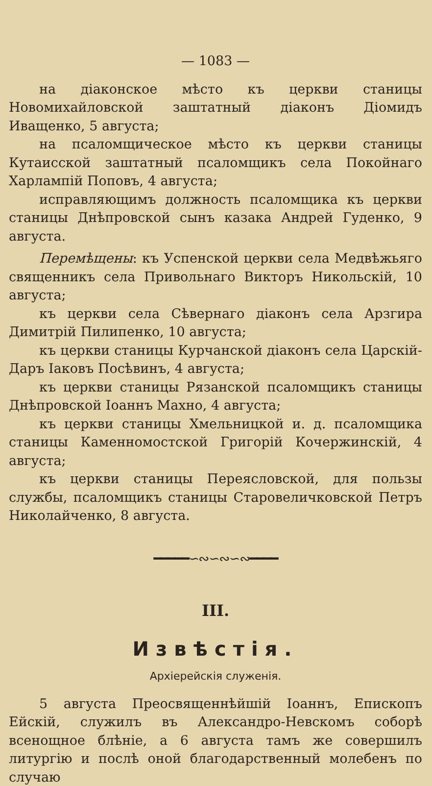— 1083 —
на діаконское мѣсто къ церкви станицы Новомихайловской заштатный діаконъ Діомидъ Иващенко, 5 августа;
на псаломщическое мѣсто къ церкви станицы Кутаисской заштатный псаломщикъ села Покойнаго Харлампій Поповъ, 4 августа;
исправляющимъ должность псаломщика къ церкви станицы Днѣпровской сынъ казака Андрей Гуденко, 9 августа.
Перемѣщены: къ Успенской церкви села Медвѣжьяго священникъ села Привольнаго Викторъ Никольскій, 10 августа;
къ церкви села Сѣвернаго діаконъ села Арзгира Димитрій Пилипенко, 10 августа;
къ церкви станицы Курчанской діаконъ села Царскій-Даръ Іаковъ Посѣвинъ, 4 августа;
къ церкви станицы Рязанской псаломщикъ станицы Днѣпровской Іоаннъ Махно, 4 августа;
къ церкви станицы Хмельницкой и. д. псаломщика станицы Каменномостской Григорій Кочержинскій, 4 августа;
къ церкви станицы Переясловской, для пользы службы, псаломщикъ станицы Старовеличковской Петръ Николайченко, 8 августа.
━━━━━∽∾∽∾∽∾━━━━
III.
Извѣстія.
Архіерейскія служенія.
5 августа Преосвященнѣйшій Іоаннъ, Епископъ Ейскій, служилъ въ Александро-Невскомъ соборѣ всенощное блѣніе, а 6 августа тамъ же совершилъ литургію и послѣ оной благодарственный молебенъ по случаю